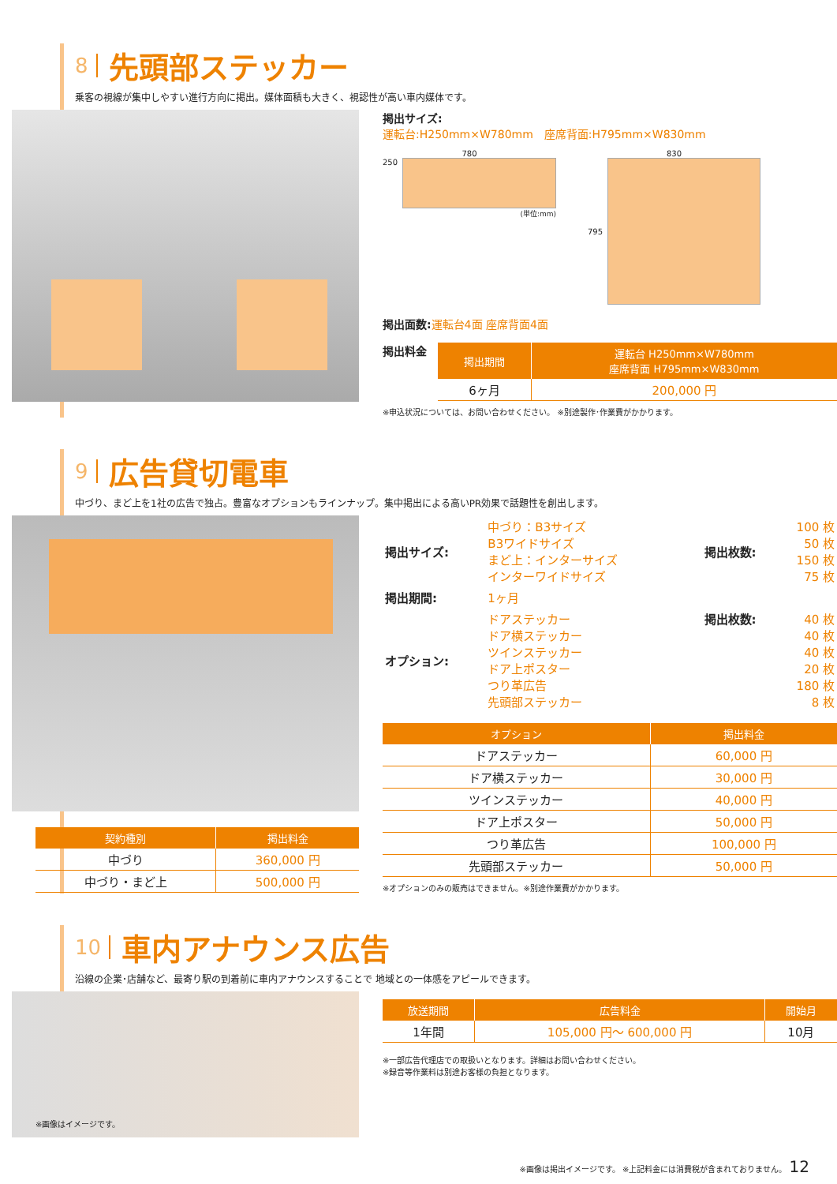8 先頭部ステッカー
乗客の視線が集中しやすい進行方向に掲出。媒体面積も大きく、視認性が高い車内媒体です。
掲出サイズ:
運転台:H250mm×W780mm　座席背面:H795mm×W830mm
780
250
(単位:mm)
830
795
掲出面数: 運転台4面 座席背面4面
掲出料金
| 掲出期間 | 運転台 H250mm×W780mm 座席背面 H795mm×W830mm |
| --- | --- |
| 6ヶ月 | 200,000 円 |
※申込状況については、お問い合わせください。 ※別途製作･作業費がかかります。
9 広告貸切電車
中づり、まど上を1社の広告で独占。豊富なオプションもラインナップ。集中掲出による高いPR効果で話題性を創出します。
| 契約種別 | 掲出料金 |
| --- | --- |
| 中づり | 360,000 円 |
| 中づり・まど上 | 500,000 円 |
| 掲出サイズ: | 中づり：B3サイズ B3ワイドサイズ まど上：インターサイズ インターワイドサイズ | 掲出枚数: | 100 枚 50 枚 150 枚 75 枚 |
| 掲出期間: | 1ヶ月 | | |
| オプション: | ドアステッカー ドア横ステッカー ツインステッカー ドア上ポスター つり革広告 先頭部ステッカー | 掲出枚数: | 40 枚 40 枚 40 枚 20 枚 180 枚 8 枚 |
| オプション | 掲出料金 |
| --- | --- |
| ドアステッカー | 60,000 円 |
| ドア横ステッカー | 30,000 円 |
| ツインステッカー | 40,000 円 |
| ドア上ポスター | 50,000 円 |
| つり革広告 | 100,000 円 |
| 先頭部ステッカー | 50,000 円 |
※オプションのみの販売はできません。※別途作業費がかかります。
10 車内アナウンス広告
沿線の企業･店舗など、最寄り駅の到着前に車内アナウンスすることで 地域との一体感をアピールできます。
※画像はイメージです。
| 放送期間 | 広告料金 | 開始月 |
| --- | --- | --- |
| 1年間 | 105,000 円～ 600,000 円 | 10月 |
※一部広告代理店での取扱いとなります。詳細はお問い合わせください。
※録音等作業料は別途お客様の負担となります。
※画像は掲出イメージです。 ※上記料金には消費税が含まれておりません。 12